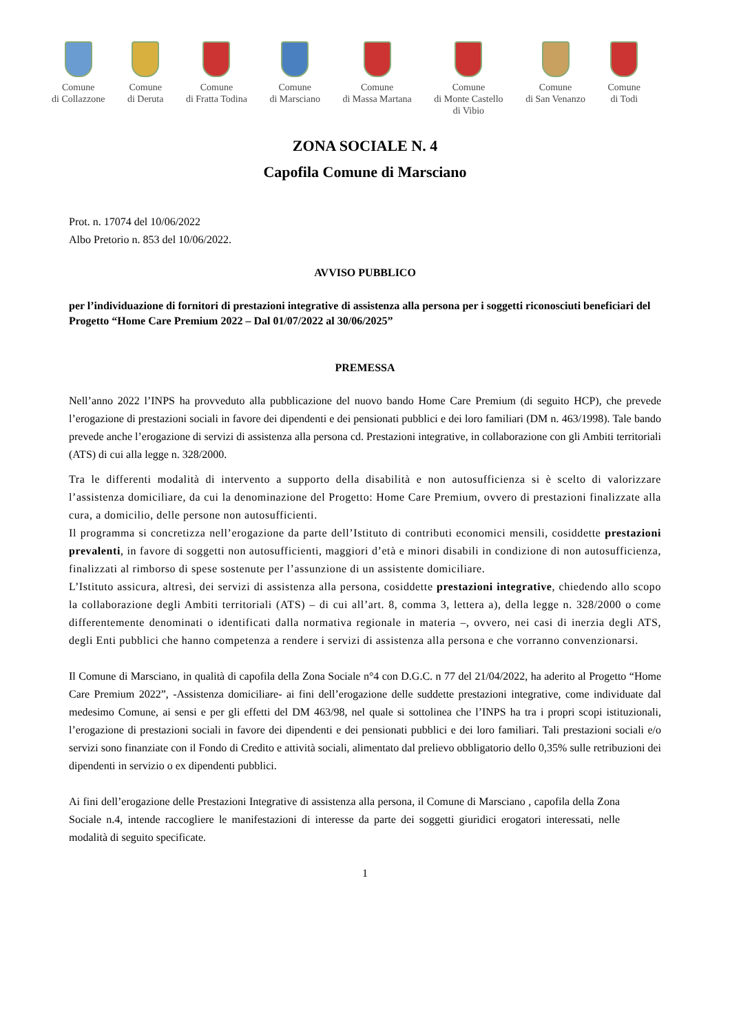Comune
di Collazzone
Comune
di Deruta
Comune
di Fratta Todina
Comune
di Marsciano
Comune
di Massa Martana
Comune
di Monte Castello
di Vibio
Comune
di San Venanzo
Comune
di Todi
ZONA SOCIALE N. 4
Capofila Comune di Marsciano
Prot. n. 17074 del 10/06/2022
Albo Pretorio n. 853 del 10/06/2022.
AVVISO PUBBLICO
per l’individuazione di fornitori di prestazioni integrative di assistenza alla persona per i soggetti riconosciuti beneficiari del Progetto “Home Care Premium 2022 – Dal 01/07/2022 al 30/06/2025”
PREMESSA
Nell’anno 2022 l’INPS ha provveduto alla pubblicazione del nuovo bando Home Care Premium (di seguito HCP), che prevede l’erogazione di prestazioni sociali in favore dei dipendenti e dei pensionati pubblici e dei loro familiari (DM n. 463/1998). Tale bando prevede anche l’erogazione di servizi di assistenza alla persona cd. Prestazioni integrative, in collaborazione con gli Ambiti territoriali (ATS) di cui alla legge n. 328/2000.
Tra le differenti modalità di intervento a supporto della disabilità e non autosufficienza si è scelto di valorizzare l’assistenza domiciliare, da cui la denominazione del Progetto: Home Care Premium, ovvero di prestazioni finalizzate alla cura, a domicilio, delle persone non autosufficienti.
Il programma si concretizza nell’erogazione da parte dell’Istituto di contributi economici mensili, cosiddette prestazioni prevalenti, in favore di soggetti non autosufficienti, maggiori d’età e minori disabili in condizione di non autosufficienza, finalizzati al rimborso di spese sostenute per l’assunzione di un assistente domiciliare.
L’Istituto assicura, altresì, dei servizi di assistenza alla persona, cosiddette prestazioni integrative, chiedendo allo scopo la collaborazione degli Ambiti territoriali (ATS) – di cui all’art. 8, comma 3, lettera a), della legge n. 328/2000 o come differentemente denominati o identificati dalla normativa regionale in materia –, ovvero, nei casi di inerzia degli ATS, degli Enti pubblici che hanno competenza a rendere i servizi di assistenza alla persona e che vorranno convenzionarsi.
Il Comune di Marsciano, in qualità di capofila della Zona Sociale n°4 con D.G.C. n 77 del 21/04/2022, ha aderito al Progetto “Home Care Premium 2022”, -Assistenza domiciliare- ai fini dell’erogazione delle suddette prestazioni integrative, come individuate dal medesimo Comune, ai sensi e per gli effetti del DM 463/98, nel quale si sottolinea che l’INPS ha tra i propri scopi istituzionali, l’erogazione di prestazioni sociali in favore dei dipendenti e dei pensionati pubblici e dei loro familiari. Tali prestazioni sociali e/o servizi sono finanziate con il Fondo di Credito e attività sociali, alimentato dal prelievo obbligatorio dello 0,35% sulle retribuzioni dei dipendenti in servizio o ex dipendenti pubblici.
Ai fini dell’erogazione delle Prestazioni Integrative di assistenza alla persona, il Comune di Marsciano , capofila della Zona Sociale n.4, intende raccogliere le manifestazioni di interesse da parte dei soggetti giuridici erogatori interessati, nelle modalità di seguito specificate.
1